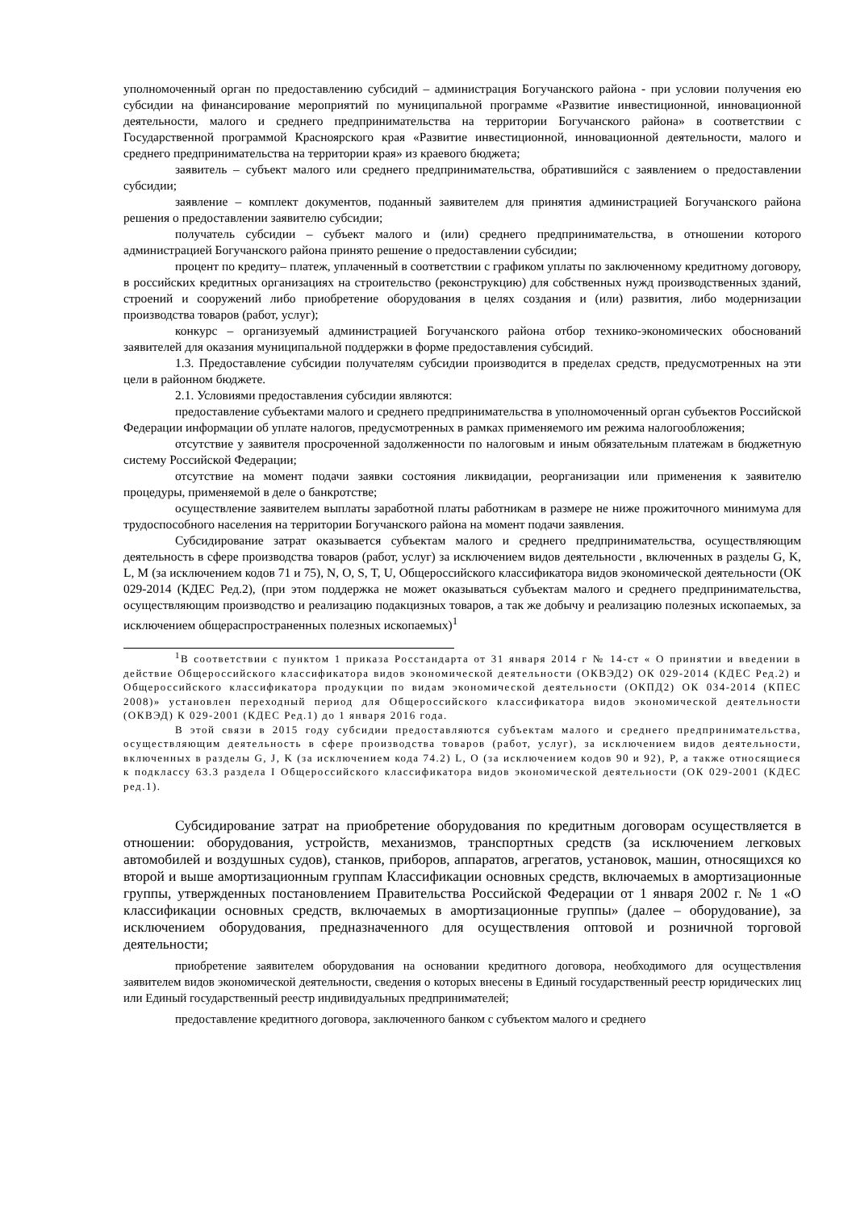уполномоченный орган по предоставлению субсидий – администрация Богучанского района - при условии получения ею субсидии на финансирование мероприятий по муниципальной программе «Развитие инвестиционной, инновационной деятельности, малого и среднего предпринимательства на территории Богучанского района» в соответствии с Государственной программой Красноярского края «Развитие инвестиционной, инновационной деятельности, малого и среднего предпринимательства на территории края» из краевого бюджета;
заявитель – субъект малого или среднего предпринимательства, обратившийся с заявлением о предоставлении субсидии;
заявление – комплект документов, поданный заявителем для принятия администрацией Богучанского района решения о предоставлении заявителю субсидии;
получатель субсидии – субъект малого и (или) среднего предпринимательства, в отношении которого администрацией Богучанского района принято решение о предоставлении субсидии;
процент по кредиту– платеж, уплаченный в соответствии с графиком уплаты по заключенному кредитному договору, в российских кредитных организациях на строительство (реконструкцию) для собственных нужд производственных зданий, строений и сооружений либо приобретение оборудования в целях создания и (или) развития, либо модернизации производства товаров (работ, услуг);
конкурс – организуемый администрацией Богучанского района отбор технико-экономических обоснований заявителей для оказания муниципальной поддержки в форме предоставления субсидий.
1.3. Предоставление субсидии получателям субсидии производится в пределах средств, предусмотренных на эти цели в районном бюджете.
2.1. Условиями предоставления субсидии являются:
предоставление субъектами малого и среднего предпринимательства в уполномоченный орган субъектов Российской Федерации информации об уплате налогов, предусмотренных в рамках применяемого им режима налогообложения;
отсутствие у заявителя просроченной задолженности по налоговым и иным обязательным платежам в бюджетную систему Российской Федерации;
отсутствие на момент подачи заявки состояния ликвидации, реорганизации или применения к заявителю процедуры, применяемой в деле о банкротстве;
осуществление заявителем выплаты заработной платы работникам в размере не ниже прожиточного минимума для трудоспособного населения на территории Богучанского района на момент подачи заявления.
Субсидирование затрат оказывается субъектам малого и среднего предпринимательства, осуществляющим деятельность в сфере производства товаров (работ, услуг) за исключением видов деятельности , включенных в разделы G, K, L, M (за исключением кодов 71 и 75), N, O, S, T, U, Общероссийского классификатора видов экономической деятельности (ОК 029-2014 (КДЕС Ред.2), (при этом поддержка не может оказываться субъектам малого и среднего предпринимательства, осуществляющим производство и реализацию подакцизных товаров, а так же добычу и реализацию полезных ископаемых, за исключением общераспространенных полезных ископаемых)<sup>1</sup>
<sup>1</sup> В соответствии с пунктом 1 приказа Росстандарта от 31 января 2014 г № 14-ст « О принятии и введении в действие Общероссийского классификатора видов экономической деятельности (ОКВЭД2) ОК 029-2014 (КДЕС Ред.2) и Общероссийского классификатора продукции по видам экономической деятельности (ОКПД2) ОК 034-2014 (КПЕС 2008)» установлен переходный период для Общероссийского классификатора видов экономической деятельности (ОКВЭД) К 029-2001 (КДЕС Ред.1) до 1 января 2016 года.
В этой связи в 2015 году субсидии предоставляются субъектам малого и среднего предпринимательства, осуществляющим деятельность в сфере производства товаров (работ, услуг), за исключением видов деятельности, включенных в разделы G, J, K (за исключением кода 74.2) L, O (за исключением кодов 90 и 92), P, а также относящиеся к подклассу 63.3 раздела I Общероссийского классификатора видов экономической деятельности (ОК 029-2001 (КДЕС ред.1).
Субсидирование затрат на приобретение оборудования по кредитным договорам осуществляется в отношении: оборудования, устройств, механизмов, транспортных средств (за исключением легковых автомобилей и воздушных судов), станков, приборов, аппаратов, агрегатов, установок, машин, относящихся ко второй и выше амортизационным группам Классификации основных средств, включаемых в амортизационные группы, утвержденных постановлением Правительства Российской Федерации от 1 января 2002 г. № 1 «О классификации основных средств, включаемых в амортизационные группы» (далее – оборудование), за исключением оборудования, предназначенного для осуществления оптовой и розничной торговой деятельности;
приобретение заявителем оборудования на основании кредитного договора, необходимого для осуществления заявителем видов экономической деятельности, сведения о которых внесены в Единый государственный реестр юридических лиц или Единый государственный реестр индивидуальных предпринимателей;
предоставление кредитного договора, заключенного банком с субъектом малого и среднего